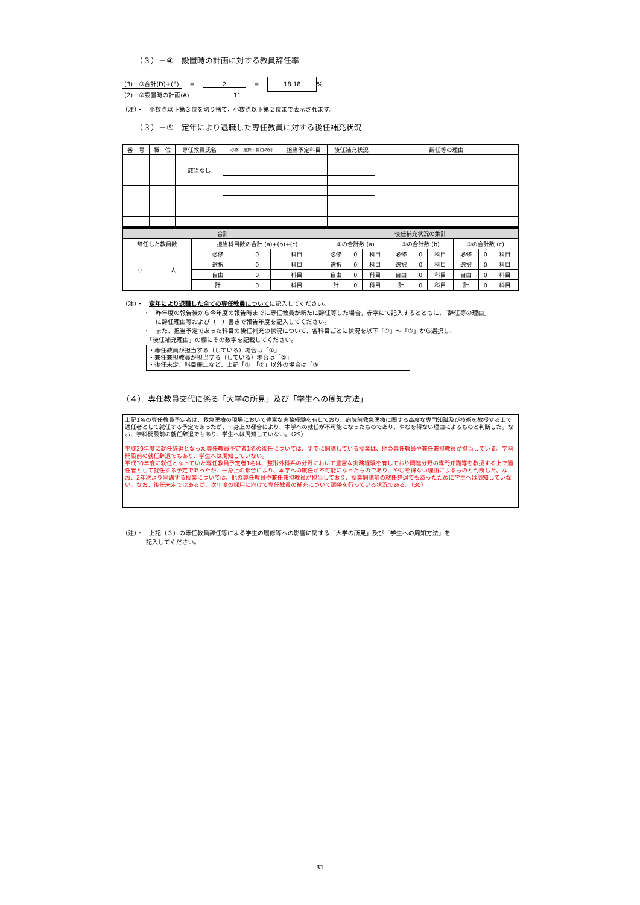（３）－④　設置時の計画に対する教員辞任率
(3)－③合計(D)+(F)
= 2 =
18.18
%
(2)－②設置時の計画(A) 11
（注）・　小数点以下第３位を切り捨て，小数点以下第２位まで表示されます。
（３）－⑤　定年により退職した専任教員に対する後任補充状況
| 番 号 | 職 位 | 専任教員氏名 | 必修・選択・自由の別 | 担当予定科目 | 後任補充状況 | 辞任等の理由 |
| --- | --- | --- | --- | --- | --- | --- |
| | | 該当なし | | | | |
| 合計 | | | | 後任補充状況の集計 | | | | | | | | |
| 辞任した教員数 | 担当科目数の合計 (a)+(b)+(c) | | | ①の合計数 (a) | | | ②の合計数 (b) | | | ③の合計数 (c) | | |
| 0 人 | 必修 | 0 | 科目 | 必修 | 0 | 科目 | 必修 | 0 | 科目 | 必修 | 0 | 科目 |
| | 選択 | 0 | 科目 | 選択 | 0 | 科目 | 選択 | 0 | 科目 | 選択 | 0 | 科目 |
| | 自由 | 0 | 科目 | 自由 | 0 | 科目 | 自由 | 0 | 科目 | 自由 | 0 | 科目 |
| | 計 | 0 | 科目 | 計 | 0 | 科目 | 計 | 0 | 科目 | 計 | 0 | 科目 |
（注）・　定年により退職した全ての専任教員 についてに記入してください。
・　昨年度の報告後から今年度の報告時までに専任教員が新たに辞任等した場合，赤字にて記入するとともに，「辞任等の理由」
　　に辞任理由等および（　）書きで報告年度を記入してください。
・　また、担当予定であった科目の後任補充の状況について、各科目ごとに状況を以下「①」～「③」から選択し、
　「後任補充理由」の欄にその数字を記載してください。
・専任教員が担当する（している）場合は「①」
・兼任兼担教員が担当する（している）場合は「②」
・後任未定、科目廃止など、上記「①」「②」以外の場合は「③」
（４） 専任教員交代に係る「大学の所見」及び「学生への周知方法」
上記1名の専任教員予定者は、救急医療の現場において豊富な実務経験を有しており、病院前救急医療に関する高度な専門知識及び技術を教授する上で適任者として就任する予定であったが、一身上の都合により、本学への就任が不可能になったものであり、やむを得ない理由によるものと判断した。なお、学科開設前の就任辞退でもあり、学生へは周知していない。（29）
平成29年度に就任辞退となった専任教員予定者1名の後任については、すでに開講している授業は、他の専任教員や兼任兼担教員が担当している。学科開設前の就任辞退でもあり、学生へは周知していない。
平成30年度に就任となっていた専任教員予定者1名は、整形外科系の分野において豊富な実務経験を有しており関連分野の専門知識等を教授する上で適任者として就任する予定であったが、一身上の都合により、本学への就任が不可能になったものであり、やむを得ない理由によるものと判断した。なお、2年次より開講する授業については、他の専任教員や兼任兼担教員が担当しており、授業開講前の就任辞退でもあったために学生へは周知していない。なお、後任未定ではあるが、次年度の採用に向けて専任教員の補充について調整を行っている状況である。（30）
（注）・　上記（３）の専任教員辞任等による学生の履修等への影響に関する「大学の所見」及び「学生への周知方法」を
　　　　記入してください。
31